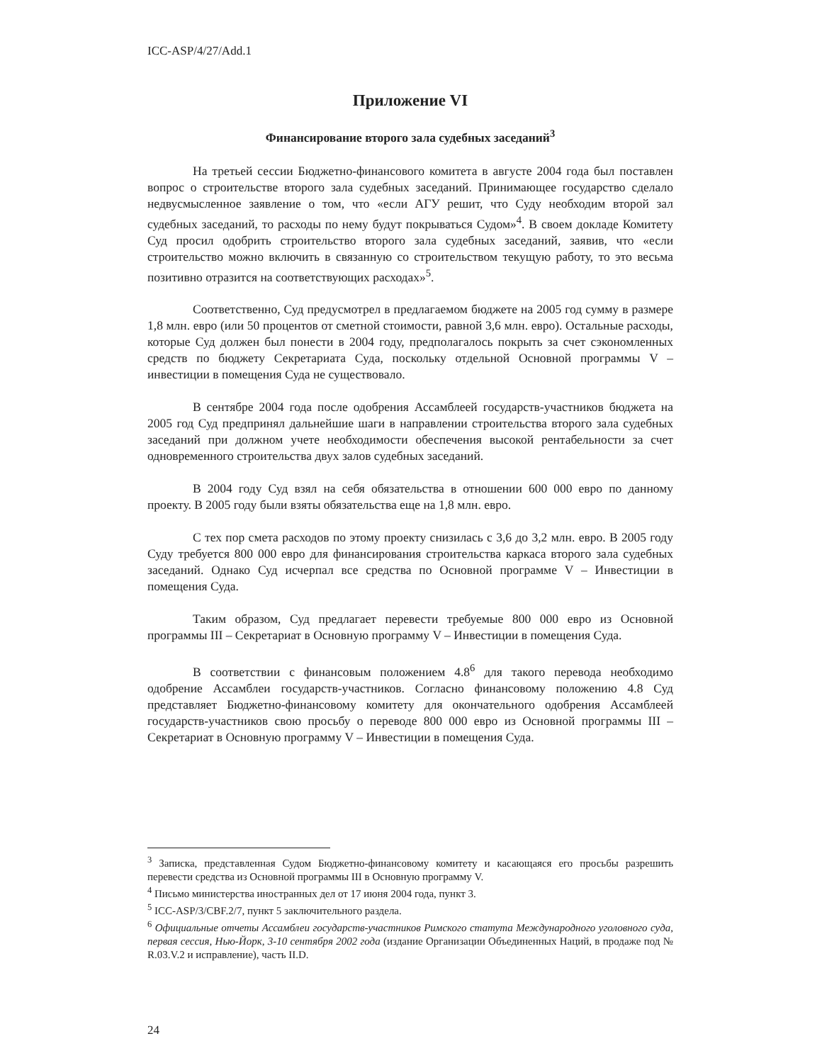ICC-ASP/4/27/Add.1
Приложение VI
Финансирование второго зала судебных заседаний<sup>3</sup>
На третьей сессии Бюджетно-финансового комитета в августе 2004 года был поставлен вопрос о строительстве второго зала судебных заседаний. Принимающее государство сделало недвусмысленное заявление о том, что «если АГУ решит, что Суду необходим второй зал судебных заседаний, то расходы по нему будут покрываться Судом»<sup>4</sup>. В своем докладе Комитету Суд просил одобрить строительство второго зала судебных заседаний, заявив, что «если строительство можно включить в связанную со строительством текущую работу, то это весьма позитивно отразится на соответствующих расходах»<sup>5</sup>.
Соответственно, Суд предусмотрел в предлагаемом бюджете на 2005 год сумму в размере 1,8 млн. евро (или 50 процентов от сметной стоимости, равной 3,6 млн. евро). Остальные расходы, которые Суд должен был понести в 2004 году, предполагалось покрыть за счет сэкономленных средств по бюджету Секретариата Суда, поскольку отдельной Основной программы V – инвестиции в помещения Суда не существовало.
В сентябре 2004 года после одобрения Ассамблеей государств-участников бюджета на 2005 год Суд предпринял дальнейшие шаги в направлении строительства второго зала судебных заседаний при должном учете необходимости обеспечения высокой рентабельности за счет одновременного строительства двух залов судебных заседаний.
В 2004 году Суд взял на себя обязательства в отношении 600 000 евро по данному проекту. В 2005 году были взяты обязательства еще на 1,8 млн. евро.
С тех пор смета расходов по этому проекту снизилась с 3,6 до 3,2 млн. евро. В 2005 году Суду требуется 800 000 евро для финансирования строительства каркаса второго зала судебных заседаний. Однако Суд исчерпал все средства по Основной программе V – Инвестиции в помещения Суда.
Таким образом, Суд предлагает перевести требуемые 800 000 евро из Основной программы III – Секретариат в Основную программу V – Инвестиции в помещения Суда.
В соответствии с финансовым положением 4.8<sup>6</sup> для такого перевода необходимо одобрение Ассамблеи государств-участников. Согласно финансовому положению 4.8 Суд представляет Бюджетно-финансовому комитету для окончательного одобрения Ассамблеей государств-участников свою просьбу о переводе 800 000 евро из Основной программы III – Секретариат в Основную программу V – Инвестиции в помещения Суда.
<sup>3</sup> Записка, представленная Судом Бюджетно-финансовому комитету и касающаяся его просьбы разрешить перевести средства из Основной программы III в Основную программу V.
<sup>4</sup> Письмо министерства иностранных дел от 17 июня 2004 года, пункт 3.
<sup>5</sup> ICC-ASP/3/CBF.2/7, пункт 5 заключительного раздела.
<sup>6</sup> Официальные отчеты Ассамблеи государств-участников Римского статута Международного уголовного суда, первая сессия, Нью-Йорк, 3-10 сентября 2002 года (издание Организации Объединенных Наций, в продаже под № R.03.V.2 и исправление), часть II.D.
24